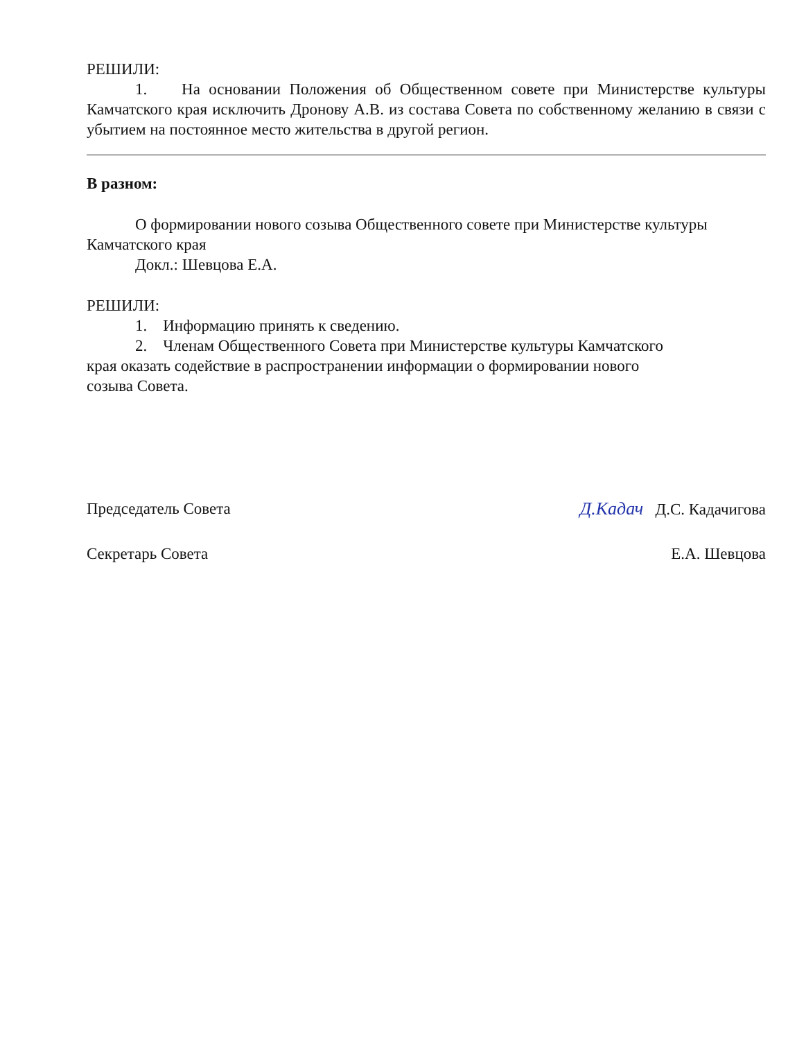РЕШИЛИ:
1. На основании Положения об Общественном совете при Министерстве культуры Камчатского края исключить Дронову А.В. из состава Совета по собственному желанию в связи с убытием на постоянное место жительства в другой регион.
В разном:
О формировании нового созыва Общественного совете при Министерстве культуры Камчатского края
Докл.: Шевцова Е.А.
РЕШИЛИ:
1. Информацию принять к сведению.
2. Членам Общественного Совета при Министерстве культуры Камчатского края оказать содействие в распространении информации о формировании нового созыва Совета.
Председатель Совета Д.Кадач Д.С. Кадачигова
Секретарь Совета Е.А. Шевцова